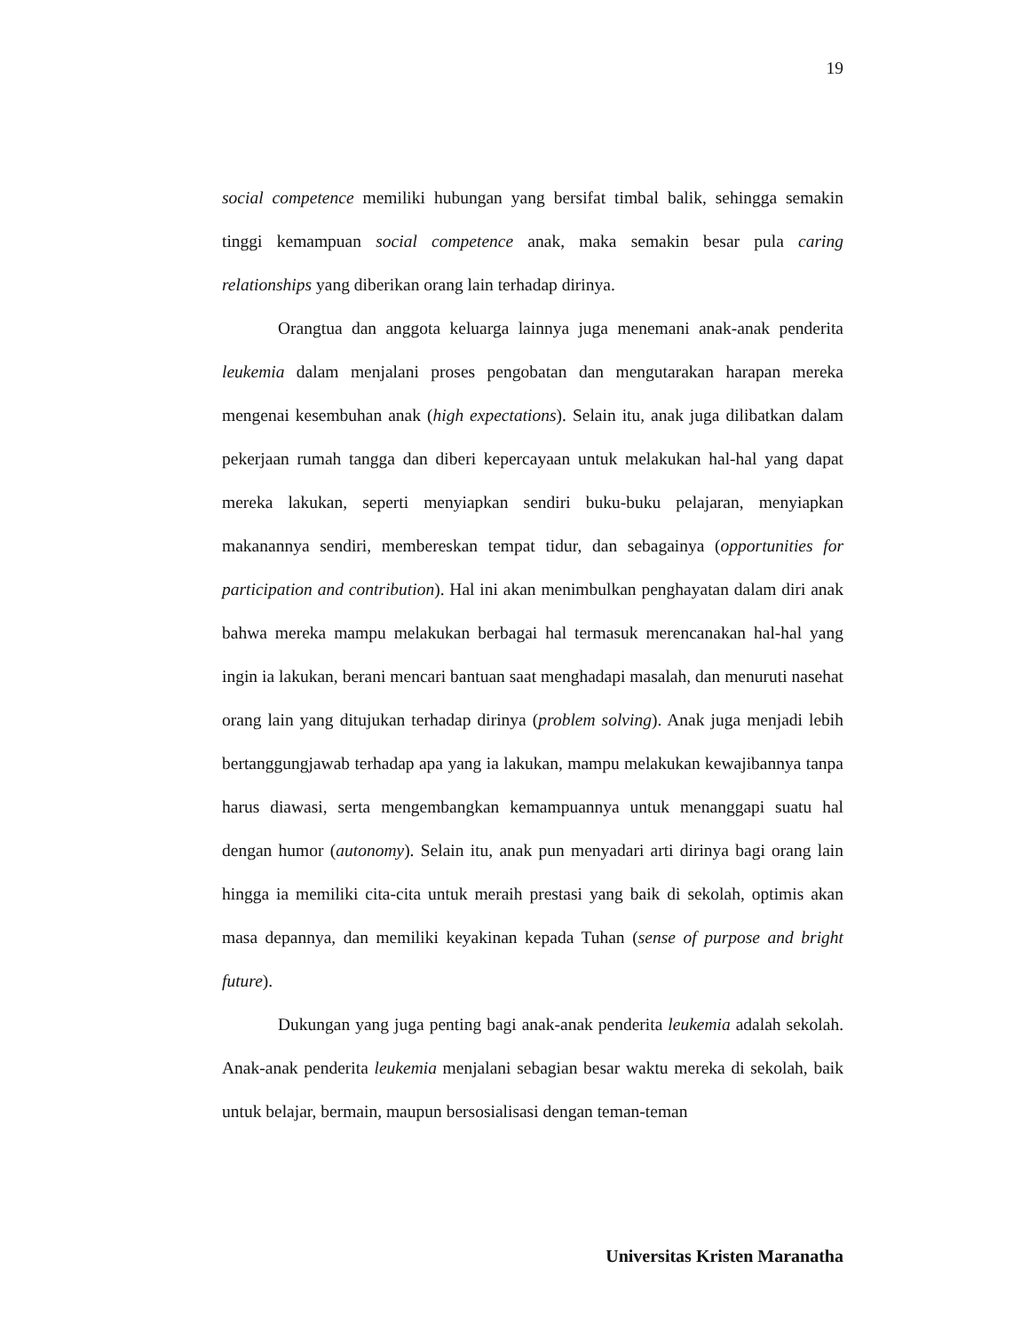19
social competence memiliki hubungan yang bersifat timbal balik, sehingga semakin tinggi kemampuan social competence anak, maka semakin besar pula caring relationships yang diberikan orang lain terhadap dirinya.
Orangtua dan anggota keluarga lainnya juga menemani anak-anak penderita leukemia dalam menjalani proses pengobatan dan mengutarakan harapan mereka mengenai kesembuhan anak (high expectations). Selain itu, anak juga dilibatkan dalam pekerjaan rumah tangga dan diberi kepercayaan untuk melakukan hal-hal yang dapat mereka lakukan, seperti menyiapkan sendiri buku-buku pelajaran, menyiapkan makanannya sendiri, membereskan tempat tidur, dan sebagainya (opportunities for participation and contribution). Hal ini akan menimbulkan penghayatan dalam diri anak bahwa mereka mampu melakukan berbagai hal termasuk merencanakan hal-hal yang ingin ia lakukan, berani mencari bantuan saat menghadapi masalah, dan menuruti nasehat orang lain yang ditujukan terhadap dirinya (problem solving). Anak juga menjadi lebih bertanggungjawab terhadap apa yang ia lakukan, mampu melakukan kewajibannya tanpa harus diawasi, serta mengembangkan kemampuannya untuk menanggapi suatu hal dengan humor (autonomy). Selain itu, anak pun menyadari arti dirinya bagi orang lain hingga ia memiliki cita-cita untuk meraih prestasi yang baik di sekolah, optimis akan masa depannya, dan memiliki keyakinan kepada Tuhan (sense of purpose and bright future).
Dukungan yang juga penting bagi anak-anak penderita leukemia adalah sekolah. Anak-anak penderita leukemia menjalani sebagian besar waktu mereka di sekolah, baik untuk belajar, bermain, maupun bersosialisasi dengan teman-teman
Universitas Kristen Maranatha